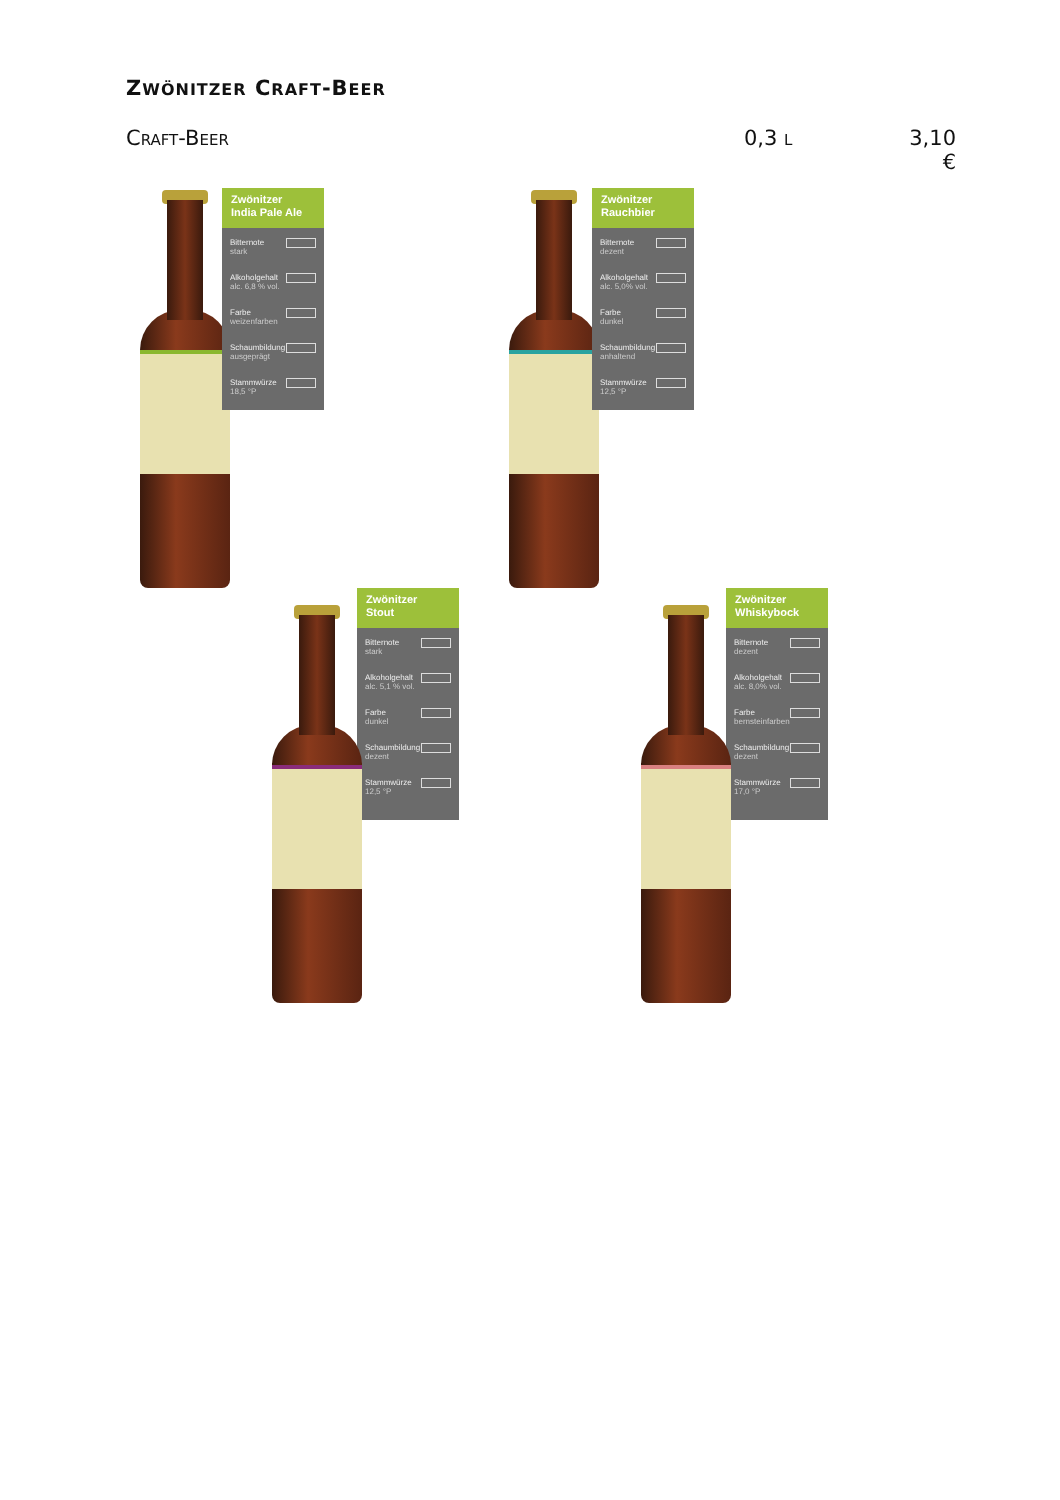ZWÖNITZER CRAFT-BEER
CRAFT-BEER
0,3 L
3,10 €
Zwönitzer
India Pale Ale
Bitternote
stark
Alkoholgehalt
alc. 6,8 % vol.
Farbe
weizenfarben
Schaumbildung
ausgeprägt
Stammwürze
18,5 °P
Zwönitzer
Rauchbier
Bitternote
dezent
Alkoholgehalt
alc. 5,0% vol.
Farbe
dunkel
Schaumbildung
anhaltend
Stammwürze
12,5 °P
Zwönitzer
Stout
Bitternote
stark
Alkoholgehalt
alc. 5,1 % vol.
Farbe
dunkel
Schaumbildung
dezent
Stammwürze
12,5 °P
Zwönitzer
Whiskybock
Bitternote
dezent
Alkoholgehalt
alc. 8,0% vol.
Farbe
bernsteinfarben
Schaumbildung
dezent
Stammwürze
17,0 °P